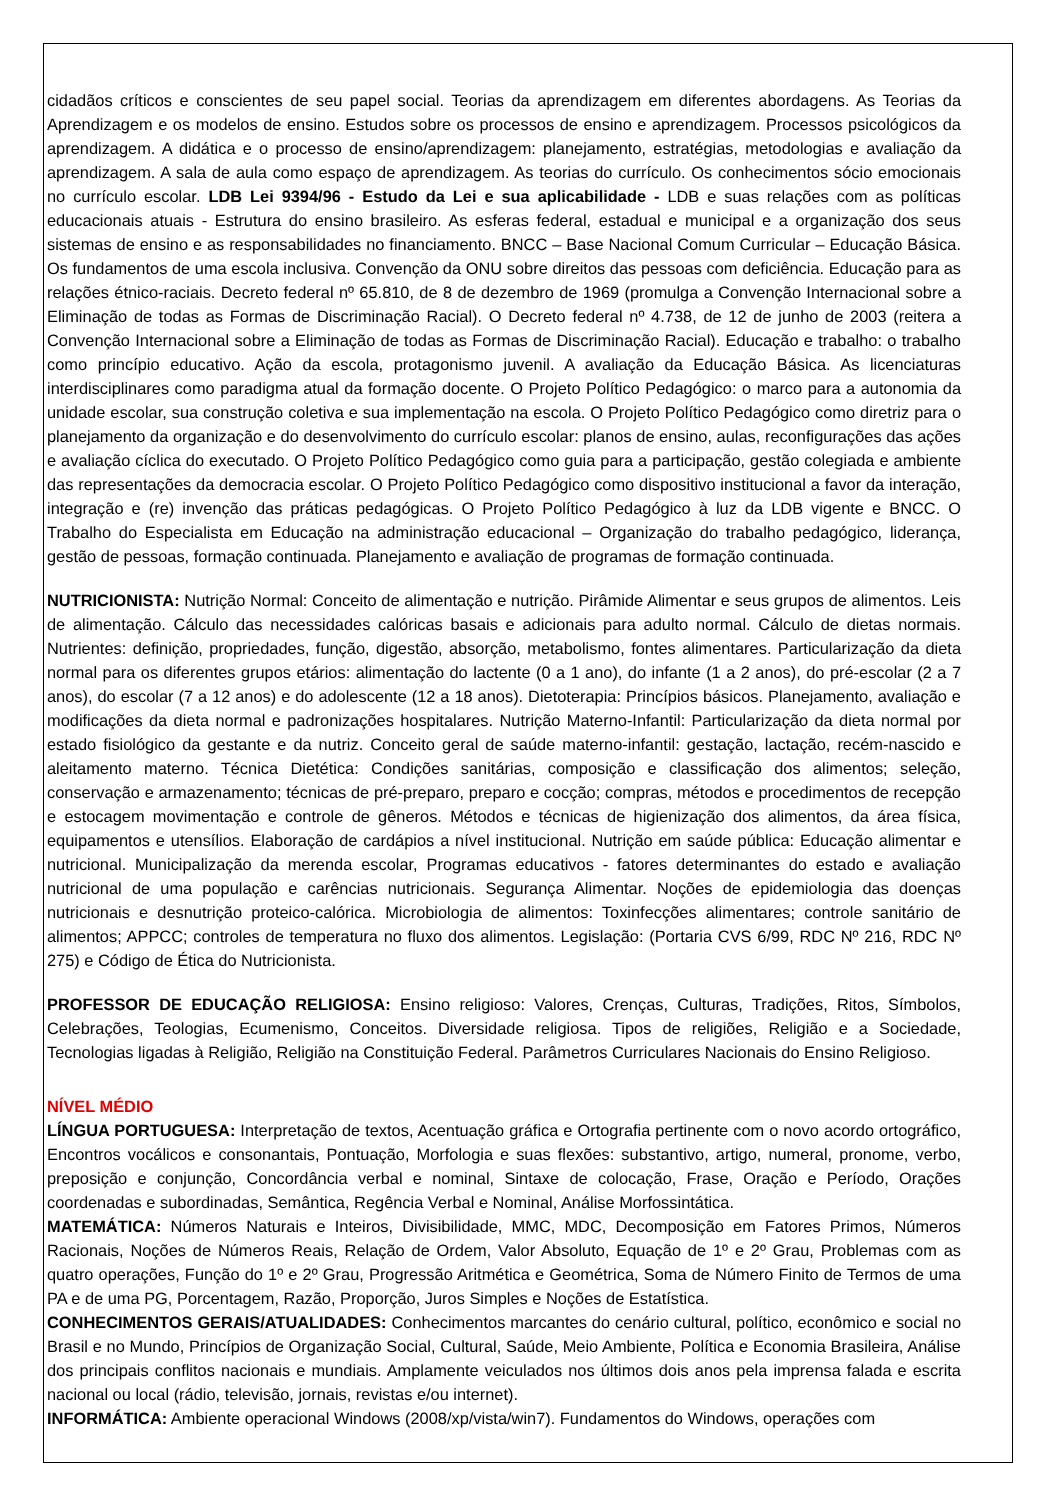cidadãos críticos e conscientes de seu papel social. Teorias da aprendizagem em diferentes abordagens. As Teorias da Aprendizagem e os modelos de ensino. Estudos sobre os processos de ensino e aprendizagem. Processos psicológicos da aprendizagem. A didática e o processo de ensino/aprendizagem: planejamento, estratégias, metodologias e avaliação da aprendizagem. A sala de aula como espaço de aprendizagem. As teorias do currículo. Os conhecimentos sócio emocionais no currículo escolar. LDB Lei 9394/96 - Estudo da Lei e sua aplicabilidade - LDB e suas relações com as políticas educacionais atuais - Estrutura do ensino brasileiro. As esferas federal, estadual e municipal e a organização dos seus sistemas de ensino e as responsabilidades no financiamento. BNCC – Base Nacional Comum Curricular – Educação Básica. Os fundamentos de uma escola inclusiva. Convenção da ONU sobre direitos das pessoas com deficiência. Educação para as relações étnico-raciais. Decreto federal nº 65.810, de 8 de dezembro de 1969 (promulga a Convenção Internacional sobre a Eliminação de todas as Formas de Discriminação Racial). O Decreto federal nº 4.738, de 12 de junho de 2003 (reitera a Convenção Internacional sobre a Eliminação de todas as Formas de Discriminação Racial). Educação e trabalho: o trabalho como princípio educativo. Ação da escola, protagonismo juvenil. A avaliação da Educação Básica. As licenciaturas interdisciplinares como paradigma atual da formação docente. O Projeto Político Pedagógico: o marco para a autonomia da unidade escolar, sua construção coletiva e sua implementação na escola. O Projeto Político Pedagógico como diretriz para o planejamento da organização e do desenvolvimento do currículo escolar: planos de ensino, aulas, reconfigurações das ações e avaliação cíclica do executado. O Projeto Político Pedagógico como guia para a participação, gestão colegiada e ambiente das representações da democracia escolar. O Projeto Político Pedagógico como dispositivo institucional a favor da interação, integração e (re) invenção das práticas pedagógicas. O Projeto Político Pedagógico à luz da LDB vigente e BNCC. O Trabalho do Especialista em Educação na administração educacional – Organização do trabalho pedagógico, liderança, gestão de pessoas, formação continuada. Planejamento e avaliação de programas de formação continuada.
NUTRICIONISTA: Nutrição Normal: Conceito de alimentação e nutrição. Pirâmide Alimentar e seus grupos de alimentos. Leis de alimentação. Cálculo das necessidades calóricas basais e adicionais para adulto normal. Cálculo de dietas normais. Nutrientes: definição, propriedades, função, digestão, absorção, metabolismo, fontes alimentares. Particularização da dieta normal para os diferentes grupos etários: alimentação do lactente (0 a 1 ano), do infante (1 a 2 anos), do pré-escolar (2 a 7 anos), do escolar (7 a 12 anos) e do adolescente (12 a 18 anos). Dietoterapia: Princípios básicos. Planejamento, avaliação e modificações da dieta normal e padronizações hospitalares. Nutrição Materno-Infantil: Particularização da dieta normal por estado fisiológico da gestante e da nutriz. Conceito geral de saúde materno-infantil: gestação, lactação, recém-nascido e aleitamento materno. Técnica Dietética: Condições sanitárias, composição e classificação dos alimentos; seleção, conservação e armazenamento; técnicas de pré-preparo, preparo e cocção; compras, métodos e procedimentos de recepção e estocagem movimentação e controle de gêneros. Métodos e técnicas de higienização dos alimentos, da área física, equipamentos e utensílios. Elaboração de cardápios a nível institucional. Nutrição em saúde pública: Educação alimentar e nutricional. Municipalização da merenda escolar, Programas educativos - fatores determinantes do estado e avaliação nutricional de uma população e carências nutricionais. Segurança Alimentar. Noções de epidemiologia das doenças nutricionais e desnutrição proteico-calórica. Microbiologia de alimentos: Toxinfecções alimentares; controle sanitário de alimentos; APPCC; controles de temperatura no fluxo dos alimentos. Legislação: (Portaria CVS 6/99, RDC Nº 216, RDC Nº 275) e Código de Ética do Nutricionista.
PROFESSOR DE EDUCAÇÃO RELIGIOSA: Ensino religioso: Valores, Crenças, Culturas, Tradições, Ritos, Símbolos, Celebrações, Teologias, Ecumenismo, Conceitos. Diversidade religiosa. Tipos de religiões, Religião e a Sociedade, Tecnologias ligadas à Religião, Religião na Constituição Federal. Parâmetros Curriculares Nacionais do Ensino Religioso.
NÍVEL MÉDIO
LÍNGUA PORTUGUESA: Interpretação de textos, Acentuação gráfica e Ortografia pertinente com o novo acordo ortográfico, Encontros vocálicos e consonantais, Pontuação, Morfologia e suas flexões: substantivo, artigo, numeral, pronome, verbo, preposição e conjunção, Concordância verbal e nominal, Sintaxe de colocação, Frase, Oração e Período, Orações coordenadas e subordinadas, Semântica, Regência Verbal e Nominal, Análise Morfossintática.
MATEMÁTICA: Números Naturais e Inteiros, Divisibilidade, MMC, MDC, Decomposição em Fatores Primos, Números Racionais, Noções de Números Reais, Relação de Ordem, Valor Absoluto, Equação de 1º e 2º Grau, Problemas com as quatro operações, Função do 1º e 2º Grau, Progressão Aritmética e Geométrica, Soma de Número Finito de Termos de uma PA e de uma PG, Porcentagem, Razão, Proporção, Juros Simples e Noções de Estatística.
CONHECIMENTOS GERAIS/ATUALIDADES: Conhecimentos marcantes do cenário cultural, político, econômico e social no Brasil e no Mundo, Princípios de Organização Social, Cultural, Saúde, Meio Ambiente, Política e Economia Brasileira, Análise dos principais conflitos nacionais e mundiais. Amplamente veiculados nos últimos dois anos pela imprensa falada e escrita nacional ou local (rádio, televisão, jornais, revistas e/ou internet).
INFORMÁTICA: Ambiente operacional Windows (2008/xp/vista/win7). Fundamentos do Windows, operações com